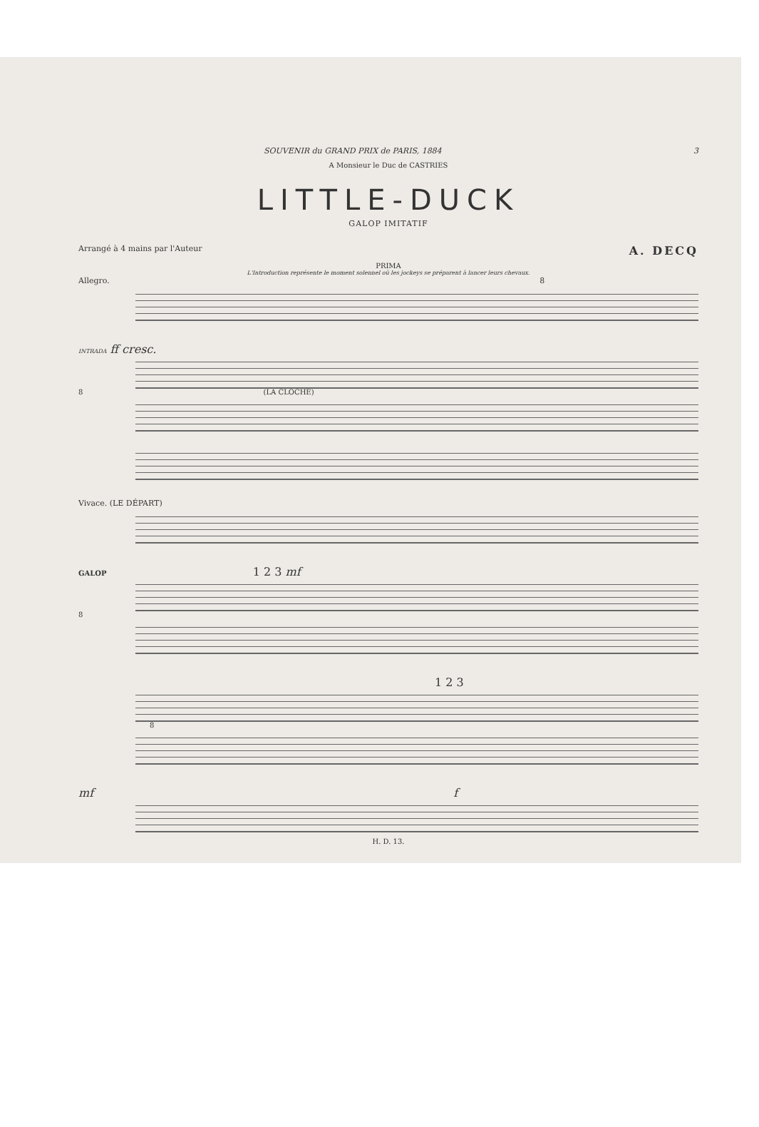SOUVENIR du GRAND PRIX de PARIS, 1884 3
A Monsieur le Duc de CASTRIES
LITTLE-DUCK
GALOP IMITATIF
Arrangé à 4 mains par l'Auteur A. DECQ
PRIMA
L'Introduction représente le moment solennel où les jockeys se préparent à lancer leurs chevaux.
Allegro. 8
INTRADA ff cresc.
8 (LA CLOCHE)
Vivace. (LE DÉPART)
GALOP 1 2 3 mf
8
1 2 3
8
mf f
H. D. 13.